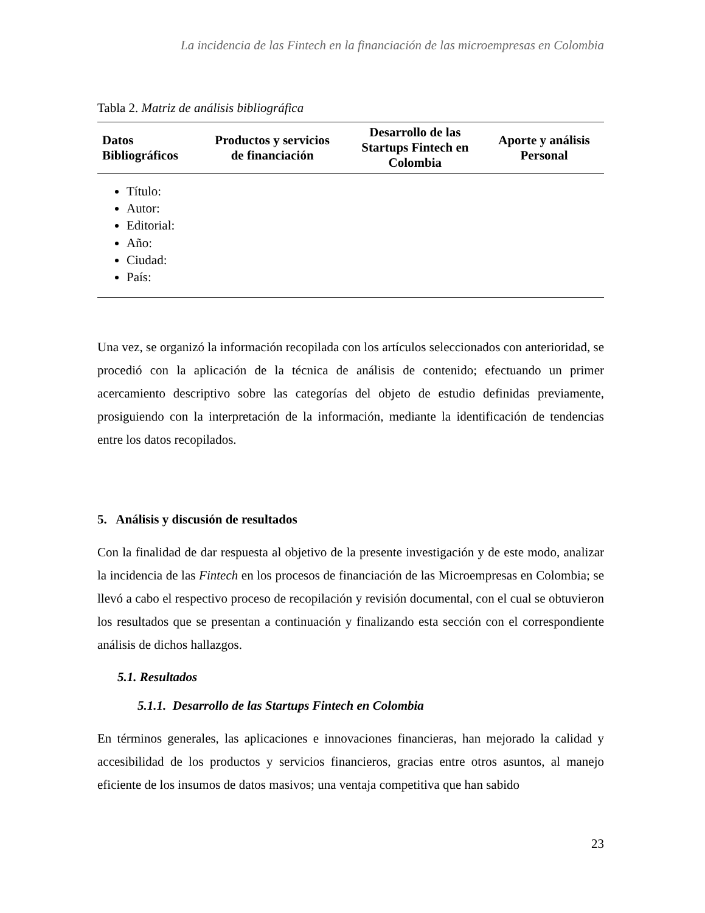La incidencia de las Fintech en la financiación de las microempresas en Colombia
Tabla 2. Matriz de análisis bibliográfica
| Datos Bibliográficos | Productos y servicios de financiación | Desarrollo de las Startups Fintech en Colombia | Aporte y análisis Personal |
| --- | --- | --- | --- |
| Título: Autor: Editorial: Año: Ciudad: País: | | | |
Una vez, se organizó la información recopilada con los artículos seleccionados con anterioridad, se procedió con la aplicación de la técnica de análisis de contenido; efectuando un primer acercamiento descriptivo sobre las categorías del objeto de estudio definidas previamente, prosiguiendo con la interpretación de la información, mediante la identificación de tendencias entre los datos recopilados.
5. Análisis y discusión de resultados
Con la finalidad de dar respuesta al objetivo de la presente investigación y de este modo, analizar la incidencia de las Fintech en los procesos de financiación de las Microempresas en Colombia; se llevó a cabo el respectivo proceso de recopilación y revisión documental, con el cual se obtuvieron los resultados que se presentan a continuación y finalizando esta sección con el correspondiente análisis de dichos hallazgos.
5.1. Resultados
5.1.1. Desarrollo de las Startups Fintech en Colombia
En términos generales, las aplicaciones e innovaciones financieras, han mejorado la calidad y accesibilidad de los productos y servicios financieros, gracias entre otros asuntos, al manejo eficiente de los insumos de datos masivos; una ventaja competitiva que han sabido
23